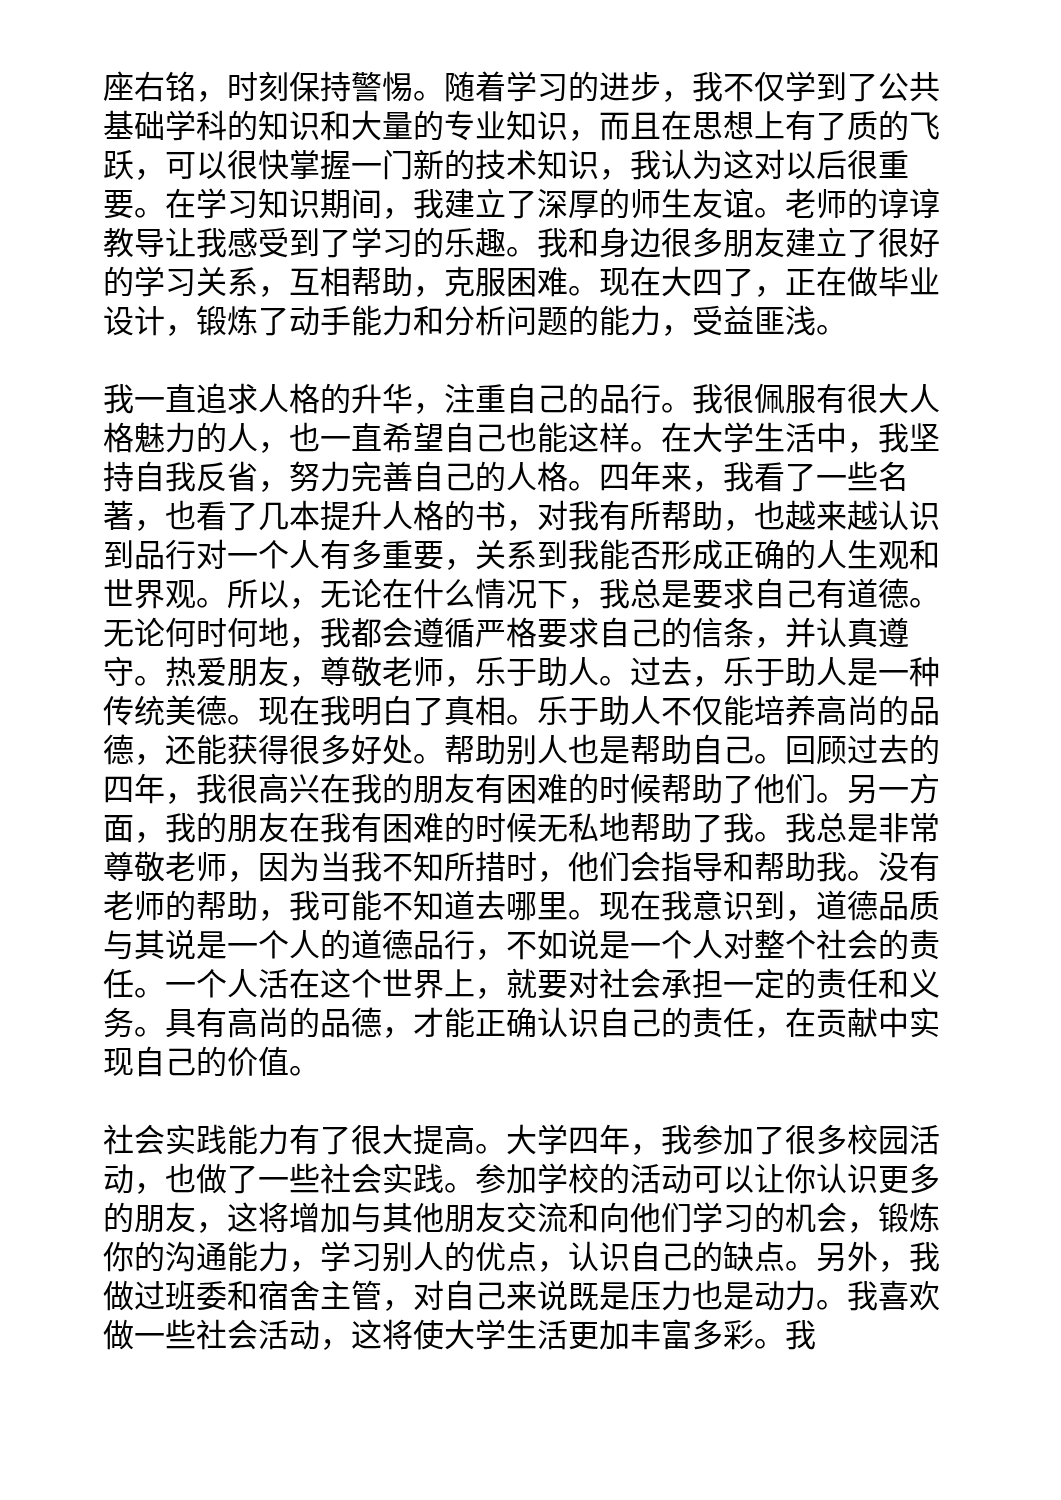座右铭，时刻保持警惕。随着学习的进步，我不仅学到了公共基础学科的知识和大量的专业知识，而且在思想上有了质的飞跃，可以很快掌握一门新的技术知识，我认为这对以后很重要。在学习知识期间，我建立了深厚的师生友谊。老师的谆谆教导让我感受到了学习的乐趣。我和身边很多朋友建立了很好的学习关系，互相帮助，克服困难。现在大四了，正在做毕业设计，锻炼了动手能力和分析问题的能力，受益匪浅。
我一直追求人格的升华，注重自己的品行。我很佩服有很大人格魅力的人，也一直希望自己也能这样。在大学生活中，我坚持自我反省，努力完善自己的人格。四年来，我看了一些名著，也看了几本提升人格的书，对我有所帮助，也越来越认识到品行对一个人有多重要，关系到我能否形成正确的人生观和世界观。所以，无论在什么情况下，我总是要求自己有道德。无论何时何地，我都会遵循严格要求自己的信条，并认真遵守。热爱朋友，尊敬老师，乐于助人。过去，乐于助人是一种传统美德。现在我明白了真相。乐于助人不仅能培养高尚的品德，还能获得很多好处。帮助别人也是帮助自己。回顾过去的四年，我很高兴在我的朋友有困难的时候帮助了他们。另一方面，我的朋友在我有困难的时候无私地帮助了我。我总是非常尊敬老师，因为当我不知所措时，他们会指导和帮助我。没有老师的帮助，我可能不知道去哪里。现在我意识到，道德品质与其说是一个人的道德品行，不如说是一个人对整个社会的责任。一个人活在这个世界上，就要对社会承担一定的责任和义务。具有高尚的品德，才能正确认识自己的责任，在贡献中实现自己的价值。
社会实践能力有了很大提高。大学四年，我参加了很多校园活动，也做了一些社会实践。参加学校的活动可以让你认识更多的朋友，这将增加与其他朋友交流和向他们学习的机会，锻炼你的沟通能力，学习别人的优点，认识自己的缺点。另外，我做过班委和宿舍主管，对自己来说既是压力也是动力。我喜欢做一些社会活动，这将使大学生活更加丰富多彩。我